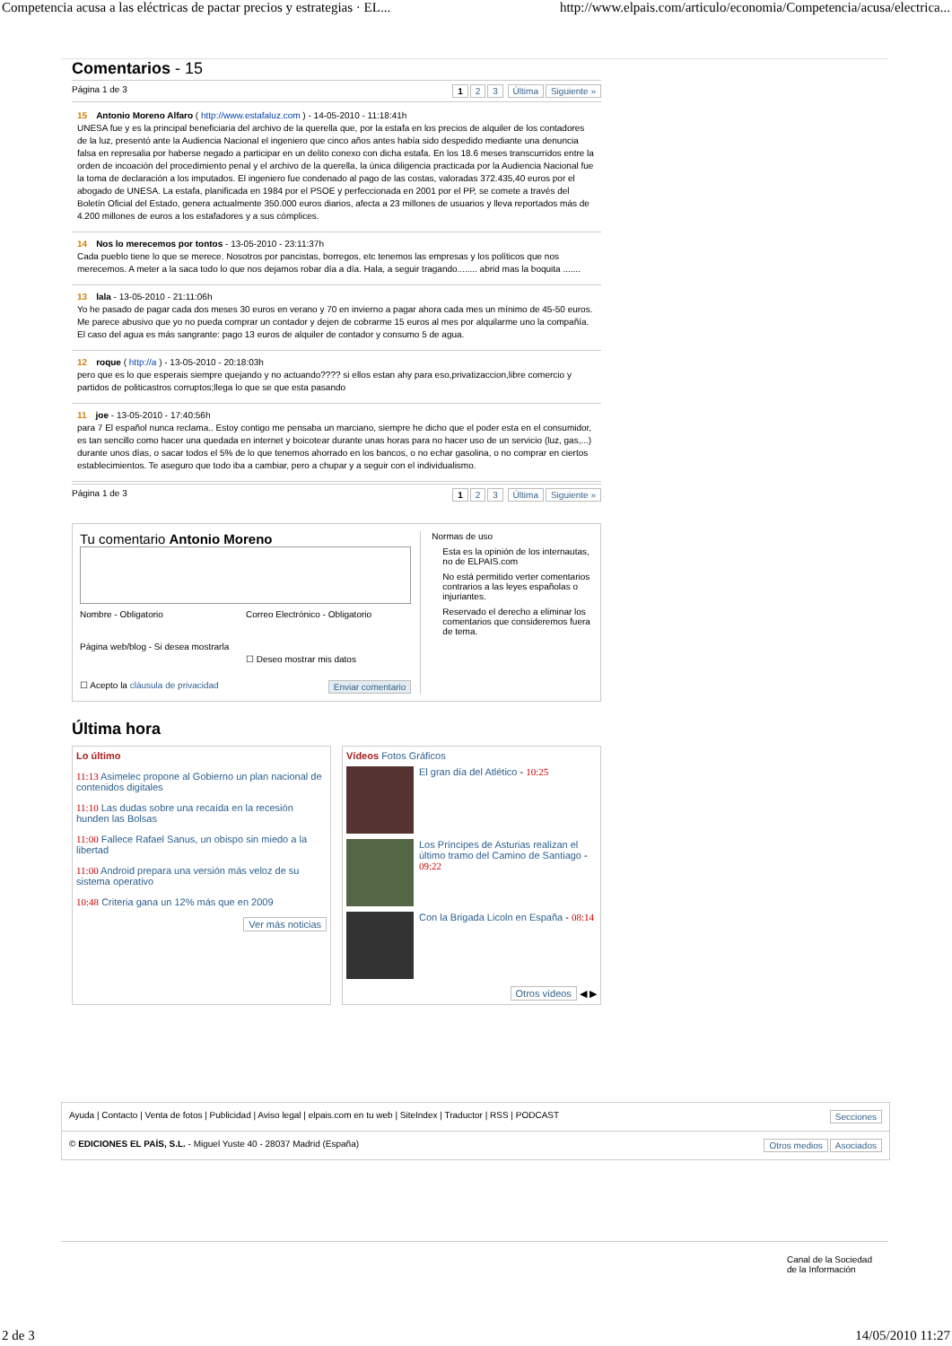Competencia acusa a las eléctricas de pactar precios y estrategias · EL... http://www.elpais.com/articulo/economia/Competencia/acusa/electrica...
Comentarios - 15
Página 1 de 3 1 2 3 Última Siguiente »
15 Antonio Moreno Alfaro ( http://www.estafaluz.com ) - 14-05-2010 - 11:18:41h
UNESA fue y es la principal beneficiaria del archivo de la querella que, por la estafa en los precios de alquiler de los contadores de la luz, presentó ante la Audiencia Nacional el ingeniero que cinco años antes había sido despedido mediante una denuncia falsa en represalia por haberse negado a participar en un delito conexo con dicha estafa. En los 18.6 meses transcurridos entre la orden de incoación del procedimiento penal y el archivo de la querella, la única diligencia practicada por la Audiencia Nacional fue la toma de declaración a los imputados. El ingeniero fue condenado al pago de las costas, valoradas 372.435,40 euros por el abogado de UNESA. La estafa, planificada en 1984 por el PSOE y perfeccionada en 2001 por el PP, se comete a través del Boletín Oficial del Estado, genera actualmente 350.000 euros diarios, afecta a 23 millones de usuarios y lleva reportados más de 4.200 millones de euros a los estafadores y a sus cómplices.
14 Nos lo merecemos por tontos - 13-05-2010 - 23:11:37h
Cada pueblo tiene lo que se merece. Nosotros por pancistas, borregos, etc tenemos las empresas y los políticos que nos merecemos. A meter a la saca todo lo que nos dejamos robar día a día. Hala, a seguir tragando........ abrid mas la boquita .......
13 lala - 13-05-2010 - 21:11:06h
Yo he pasado de pagar cada dos meses 30 euros en verano y 70 en invierno a pagar ahora cada mes un mínimo de 45-50 euros. Me parece abusivo que yo no pueda comprar un contador y dejen de cobrarme 15 euros al mes por alquilarme uno la compañía. El caso del agua es más sangrante: pago 13 euros de alquiler de contador y consumo 5 de agua.
12 roque ( http://a ) - 13-05-2010 - 20:18:03h
pero que es lo que esperais siempre quejando y no actuando???? si ellos estan ahy para eso,privatizaccion,libre comercio y partidos de politicastros corruptos;llega lo que se que esta pasando
11 joe - 13-05-2010 - 17:40:56h
para 7 El español nunca reclama.. Estoy contigo me pensaba un marciano, siempre he dicho que el poder esta en el consumidor, es tan sencillo como hacer una quedada en internet y boicotear durante unas horas para no hacer uso de un servicio (luz, gas,...) durante unos días, o sacar todos el 5% de lo que tenemos ahorrado en los bancos, o no echar gasolina, o no comprar en ciertos establecimientos. Te aseguro que todo iba a cambiar, pero a chupar y a seguir con el individualismo.
Página 1 de 3 1 2 3 Última Siguiente »
Tu comentario Antonio Moreno
Nombre - Obligatorio
Correo Electrónico - Obligatorio
Página web/blog - Si desea mostrarla
☐ Deseo mostrar mis datos
☐ Acepto la cláusula de privacidad Enviar comentario
Normas de uso
Esta es la opinión de los internautas, no de ELPAIS.com
No está permitido verter comentarios contrarios a las leyes españolas o injuriantes.
Reservado el derecho a eliminar los comentarios que consideremos fuera de tema.
Última hora
Lo último
11:13 Asimelec propone al Gobierno un plan nacional de contenidos digitales
11:10 Las dudas sobre una recaída en la recesión hunden las Bolsas
11:00 Fallece Rafael Sanus, un obispo sin miedo a la libertad
11:00 Android prepara una versión más veloz de su sistema operativo
10:48 Criteria gana un 12% más que en 2009
Ver más noticias
Vídeos Fotos Gráficos
El gran día del Atlético - 10:25
Los Príncipes de Asturias realizan el último tramo del Camino de Santiago - 09:22
Con la Brigada Licoln en España - 08:14
Otros vídeos ◀ ▶
Ayuda | Contacto | Venta de fotos | Publicidad | Aviso legal | elpais.com en tu web | SiteIndex | Traductor | RSS | PODCAST Secciones
© EDICIONES EL PAÍS, S.L. - Miguel Yuste 40 - 28037 Madrid (España) Otros medios Asociados
Canal de la Sociedad
de la Información
2 de 3 14/05/2010 11:27